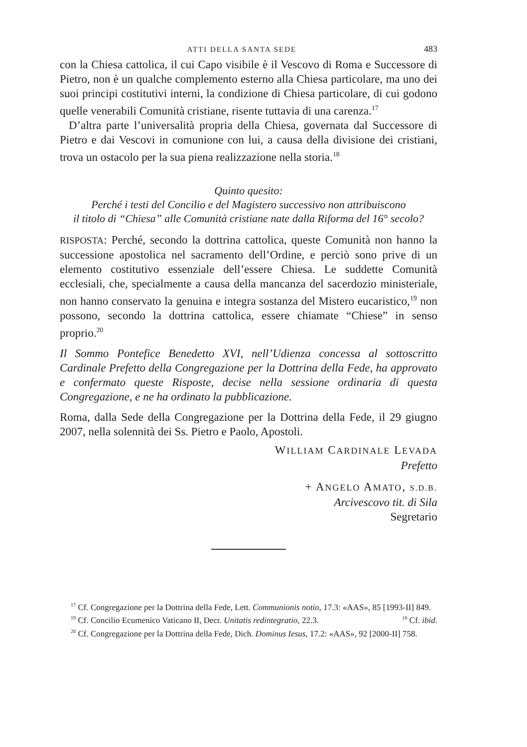ATTI DELLA SANTA SEDE 483
con la Chiesa cattolica, il cui Capo visibile è il Vescovo di Roma e Successore di Pietro, non è un qualche complemento esterno alla Chiesa particolare, ma uno dei suoi principi costitutivi interni, la condizione di Chiesa particolare, di cui godono quelle venerabili Comunità cristiane, risente tuttavia di una carenza.<sup>17</sup>
D’altra parte l’universalità propria della Chiesa, governata dal Successore di Pietro e dai Vescovi in comunione con lui, a causa della divisione dei cristiani, trova un ostacolo per la sua piena realizzazione nella storia.<sup>18</sup>
Quinto quesito:
Perché i testi del Concilio e del Magistero successivo non attribuiscono
il titolo di “Chiesa” alle Comunità cristiane nate dalla Riforma del 16° secolo?
RISPOSTA: Perché, secondo la dottrina cattolica, queste Comunità non hanno la successione apostolica nel sacramento dell’Ordine, e perciò sono prive di un elemento costitutivo essenziale dell’essere Chiesa. Le suddette Comunità ecclesiali, che, specialmente a causa della mancanza del sacerdozio ministeriale, non hanno conservato la genuina e integra sostanza del Mistero eucaristico,<sup>19</sup> non possono, secondo la dottrina cattolica, essere chiamate “Chiese” in senso proprio.<sup>20</sup>
Il Sommo Pontefice Benedetto XVI, nell’Udienza concessa al sottoscritto Cardinale Prefetto della Congregazione per la Dottrina della Fede, ha approvato e confermato queste Risposte, decise nella sessione ordinaria di questa Congregazione, e ne ha ordinato la pubblicazione.
Roma, dalla Sede della Congregazione per la Dottrina della Fede, il 29 giugno 2007, nella solennità dei Ss. Pietro e Paolo, Apostoli.
WILLIAM CARDINALE LEVADA
Prefetto
+ ANGELO AMATO, S.D.B.
Arcivescovo tit. di Sila
Segretario
<sup>17</sup> Cf. Congregazione per la Dottrina della Fede, Lett. Communionis notio, 17.3: «AAS», 85 [1993-II] 849. <sup>18</sup> Cf. ibid.
<sup>19</sup> Cf. Concilio Ecumenico Vaticano II, Decr. Unitatis redintegratio, 22.3.
<sup>20</sup> Cf. Congregazione per la Dottrina della Fede, Dich. Dominus Iesus, 17.2: «AAS», 92 [2000-II] 758.